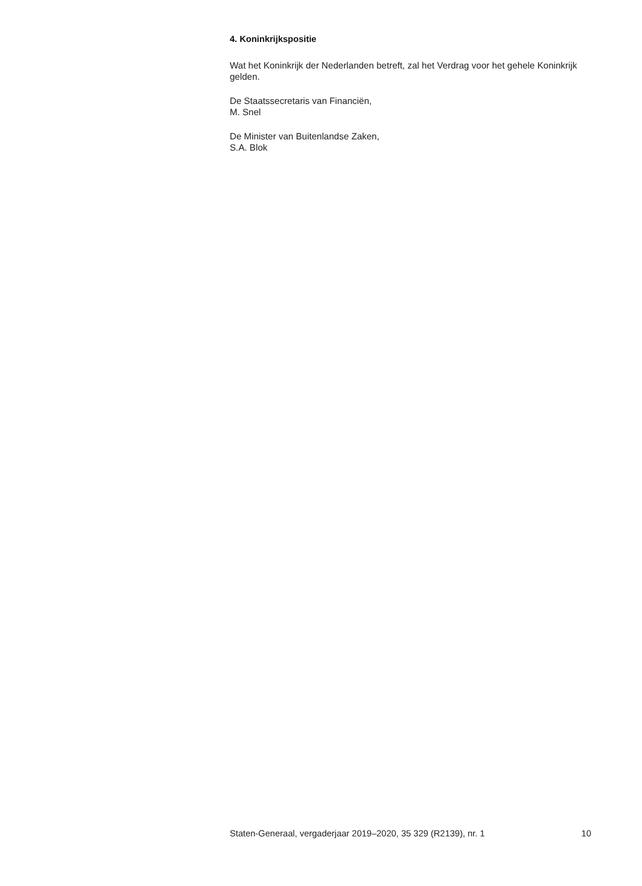4. Koninkrijkspositie
Wat het Koninkrijk der Nederlanden betreft, zal het Verdrag voor het gehele Koninkrijk gelden.
De Staatssecretaris van Financiën,
M. Snel
De Minister van Buitenlandse Zaken,
S.A. Blok
Staten-Generaal, vergaderjaar 2019–2020, 35 329 (R2139), nr. 1 10